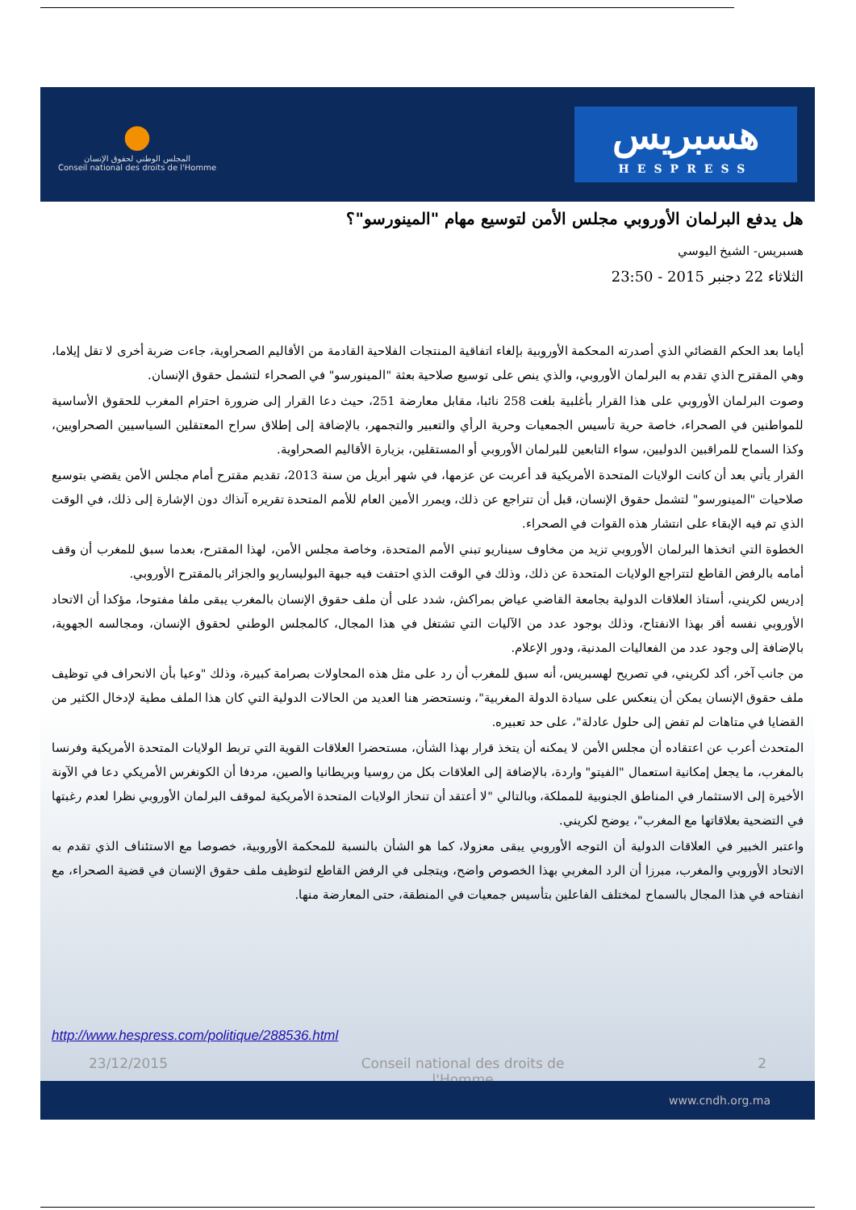●
المجلس الوطني لحقوق الإنسان
Conseil national des droits de l'Homme
هسبريس
HESPRESS
هل يدفع البرلمان الأوروبي مجلس الأمن لتوسيع مهام "المينورسو"؟
هسبريس- الشيخ اليوسي
الثلاثاء 22 دجنبر 2015 - 23:50
أياما بعد الحكم القضائي الذي أصدرته المحكمة الأوروبية بإلغاء اتفاقية المنتجات الفلاحية القادمة من الأقاليم الصحراوية، جاءت ضربة أخرى لا تقل إيلاما، وهي المقترح الذي تقدم به البرلمان الأوروبي، والذي ينص على توسيع صلاحية بعثة "المينورسو" في الصحراء لتشمل حقوق الإنسان.
وصوت البرلمان الأوروبي على هذا القرار بأغلبية بلغت 258 نائبا، مقابل معارضة 251، حيث دعا القرار إلى ضرورة احترام المغرب للحقوق الأساسية للمواطنين في الصحراء، خاصة حرية تأسيس الجمعيات وحرية الرأي والتعبير والتجمهر، بالإضافة إلى إطلاق سراح المعتقلين السياسيين الصحراويين، وكذا السماح للمراقبين الدوليين، سواء التابعين للبرلمان الأوروبي أو المستقلين، بزيارة الأقاليم الصحراوية.
القرار يأتي بعد أن كانت الولايات المتحدة الأمريكية قد أعربت عن عزمها، في شهر أبريل من سنة 2013، تقديم مقترح أمام مجلس الأمن يقضي بتوسيع صلاحيات "المينورسو" لتشمل حقوق الإنسان، قبل أن تتراجع عن ذلك، ويمرر الأمين العام للأمم المتحدة تقريره آنذاك دون الإشارة إلى ذلك، في الوقت الذي تم فيه الإبقاء على انتشار هذه القوات في الصحراء.
الخطوة التي اتخذها البرلمان الأوروبي تزيد من مخاوف سيناريو تبني الأمم المتحدة، وخاصة مجلس الأمن، لهذا المقترح، بعدما سبق للمغرب أن وقف أمامه بالرفض القاطع لتتراجع الولايات المتحدة عن ذلك، وذلك في الوقت الذي احتفت فيه جبهة البوليساريو والجزائر بالمقترح الأوروبي.
إدريس لكريني، أستاذ العلاقات الدولية بجامعة القاضي عياض بمراكش، شدد على أن ملف حقوق الإنسان بالمغرب يبقى ملفا مفتوحا، مؤكدا أن الاتحاد الأوروبي نفسه أقر بهذا الانفتاح، وذلك بوجود عدد من الآليات التي تشتغل في هذا المجال، كالمجلس الوطني لحقوق الإنسان، ومجالسه الجهوية، بالإضافة إلى وجود عدد من الفعاليات المدنية، ودور الإعلام.
من جانب آخر، أكد لكريني، في تصريح لهسبريس، أنه سبق للمغرب أن رد على مثل هذه المحاولات بصرامة كبيرة، وذلك "وعيا بأن الانحراف في توظيف ملف حقوق الإنسان يمكن أن ينعكس على سيادة الدولة المغربية"، ونستحضر هنا العديد من الحالات الدولية التي كان هذا الملف مطية لإدخال الكثير من القضايا في متاهات لم تفض إلى حلول عادلة"، على حد تعبيره.
المتحدث أعرب عن اعتقاده أن مجلس الأمن لا يمكنه أن يتخذ قرار بهذا الشأن، مستحضرا العلاقات القوية التي تربط الولايات المتحدة الأمريكية وفرنسا بالمغرب، ما يجعل إمكانية استعمال "الفيتو" واردة، بالإضافة إلى العلاقات بكل من روسيا وبريطانيا والصين، مردفا أن الكونغرس الأمريكي دعا في الآونة الأخيرة إلى الاستثمار في المناطق الجنوبية للمملكة، وبالتالي "لا أعتقد أن تنحاز الولايات المتحدة الأمريكية لموقف البرلمان الأوروبي نظرا لعدم رغبتها في التضحية بعلاقاتها مع المغرب"، يوضح لكريني.
واعتبر الخبير في العلاقات الدولية أن التوجه الأوروبي يبقى معزولا، كما هو الشأن بالنسبة للمحكمة الأوروبية، خصوصا مع الاستئناف الذي تقدم به الاتحاد الأوروبي والمغرب، مبرزا أن الرد المغربي بهذا الخصوص واضح، ويتجلى في الرفض القاطع لتوظيف ملف حقوق الإنسان في قضية الصحراء، مع انفتاحه في هذا المجال بالسماح لمختلف الفاعلين بتأسيس جمعيات في المنطقة، حتى المعارضة منها.
http://www.hespress.com/politique/288536.html
23/12/2015 Conseil national des droits de
l'Homme 2
www.cndh.org.ma